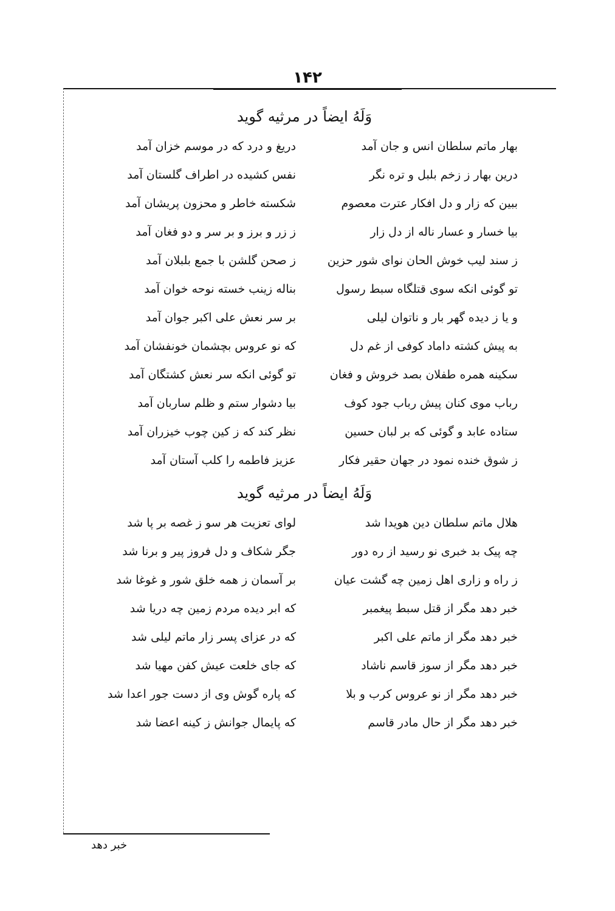۱۴۲
وَلَهُ ایضاً در مرثیه گوید
بهار ماتم سلطان انس و جان آمد دریغ و درد که در موسم خزان آمد
درین بهار ز زخم بلبل و تره نگر نفس کشیده در اطراف گلستان آمد
ببین که زار و دل افکار عترت معصوم شکسته خاطر و محزون پریشان آمد
بیا خسار و عسار ناله از دل زار ز زر و برز و بر سر و دو فغان آمد
ز سند لیب خوش الحان نوای شور حزین ز صحن گلشن با جمع بلبلان آمد
تو گوئی انکه سوی قتلگاه سبط رسول بناله زینب خسته نوحه خوان آمد
و یا ز دیده گهر بار و ناتوان لیلی بر سر نعش علی اکبر جوان آمد
به پیش کشته داماد کوفی از غم دل که نو عروس بچشمان خونفشان آمد
سکینه همره طفلان بصد خروش و فغان تو گوئی انکه سر نعش کشتگان آمد
رباب موی کنان پیش رباب جود کوف بیا دشوار ستم و ظلم ساربان آمد
ستاده عابد و گوئی که بر لبان حسین نظر کند که ز کین چوب خیزران آمد
ز شوق خنده نمود در جهان حقیر فکار عزیز فاطمه را کلب آستان آمد
وَلَهُ ایضاً در مرثیه گوید
هلال ماتم سلطان دین هویدا شد لوای تعزیت هر سو ز غصه بر پا شد
چه پیک بد خبری نو رسید از ره دور جگر شکاف و دل فروز پیر و برنا شد
ز راه و زاری اهل زمین چه گشت عیان بر آسمان ز همه خلق شور و غوغا شد
خبر دهد مگر از قتل سبط پیغمبر که ابر دیده مردم زمین چه دریا شد
خبر دهد مگر از ماتم علی اکبر که در عزای پسر زار ماتم لیلی شد
خبر دهد مگر از سوز قاسم ناشاد که جای خلعت عیش کفن مهیا شد
خبر دهد مگر از نو عروس کرب و بلا که پاره گوش وی از دست جور اعدا شد
خبر دهد مگر از حال مادر قاسم که پایمال جوانش ز کینه اعضا شد
خبر دهد